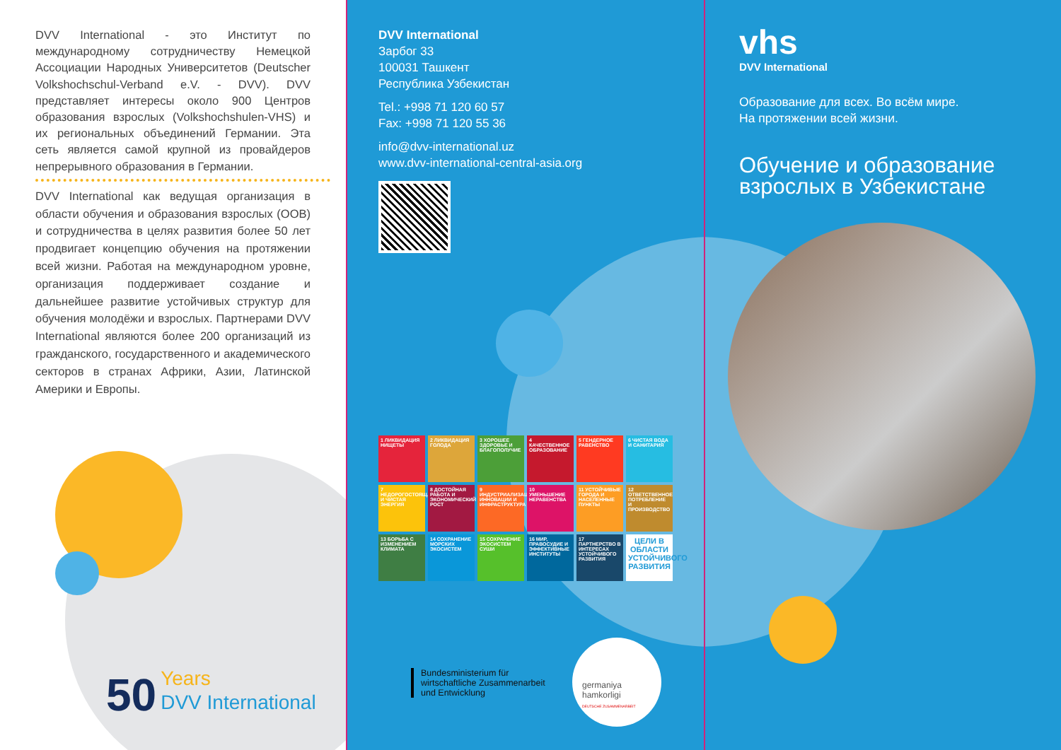DVV International - это Институт по международному сотрудничеству Немецкой Ассоциации Народных Университетов (Deutscher Volkshochschul-Verband e.V. - DVV). DVV представляет интересы около 900 Центров образования взрослых (Volkshochshulen-VHS) и их региональных объединений Германии. Эта сеть является самой крупной из провайдеров непрерывного образования в Германии.
DVV International как ведущая организация в области обучения и образования взрослых (ООВ) и сотрудничества в целях развития более 50 лет продвигает концепцию обучения на протяжении всей жизни. Работая на международном уровне, организация поддерживает создание и дальнейшее развитие устойчивых структур для обучения молодёжи и взрослых. Партнерами DVV International являются более 200 организаций из гражданского, государственного и академического секторов в странах Африки, Азии, Латинской Америки и Европы.
50 Years
DVV International
DVV International
Зарбог 33
100031 Ташкент
Республика Узбекистан
Tel.: +998 71 120 60 57
Fax: +998 71 120 55 36
info@dvv-international.uz
www.dvv-international-central-asia.org
1 ЛИКВИДАЦИЯ НИЩЕТЫ
2 ЛИКВИДАЦИЯ ГОЛОДА
3 ХОРОШЕЕ ЗДОРОВЬЕ И БЛАГОПОЛУЧИЕ
4 КАЧЕСТВЕННОЕ ОБРАЗОВАНИЕ
5 ГЕНДЕРНОЕ РАВЕНСТВО
6 ЧИСТАЯ ВОДА И САНИТАРИЯ
7 НЕДОРОГОСТОЯЩАЯ И ЧИСТАЯ ЭНЕРГИЯ
8 ДОСТОЙНАЯ РАБОТА И ЭКОНОМИЧЕСКИЙ РОСТ
9 ИНДУСТРИАЛИЗАЦИЯ, ИННОВАЦИИ И ИНФРАСТРУКТУРА
10 УМЕНЬШЕНИЕ НЕРАВЕНСТВА
11 УСТОЙЧИВЫЕ ГОРОДА И НАСЕЛЕННЫЕ ПУНКТЫ
12 ОТВЕТСТВЕННОЕ ПОТРЕБЛЕНИЕ И ПРОИЗВОДСТВО
13 БОРЬБА С ИЗМЕНЕНИЕМ КЛИМАТА
14 СОХРАНЕНИЕ МОРСКИХ ЭКОСИСТЕМ
15 СОХРАНЕНИЕ ЭКОСИСТЕМ СУШИ
16 МИР, ПРАВОСУДИЕ И ЭФФЕКТИВНЫЕ ИНСТИТУТЫ
17 ПАРТНЕРСТВО В ИНТЕРЕСАХ УСТОЙЧИВОГО РАЗВИТИЯ
ЦЕЛИ В ОБЛАСТИ УСТОЙЧИВОГО РАЗВИТИЯ
Bundesministerium für
wirtschaftliche Zusammenarbeit
und Entwicklung
germaniya
hamkorligi
DEUTSCHE ZUSAMMENARBEIT
vhs
DVV International
Образование для всех. Во всём мире.
На протяжении всей жизни.
Обучение и образование взрослых в Узбекистане